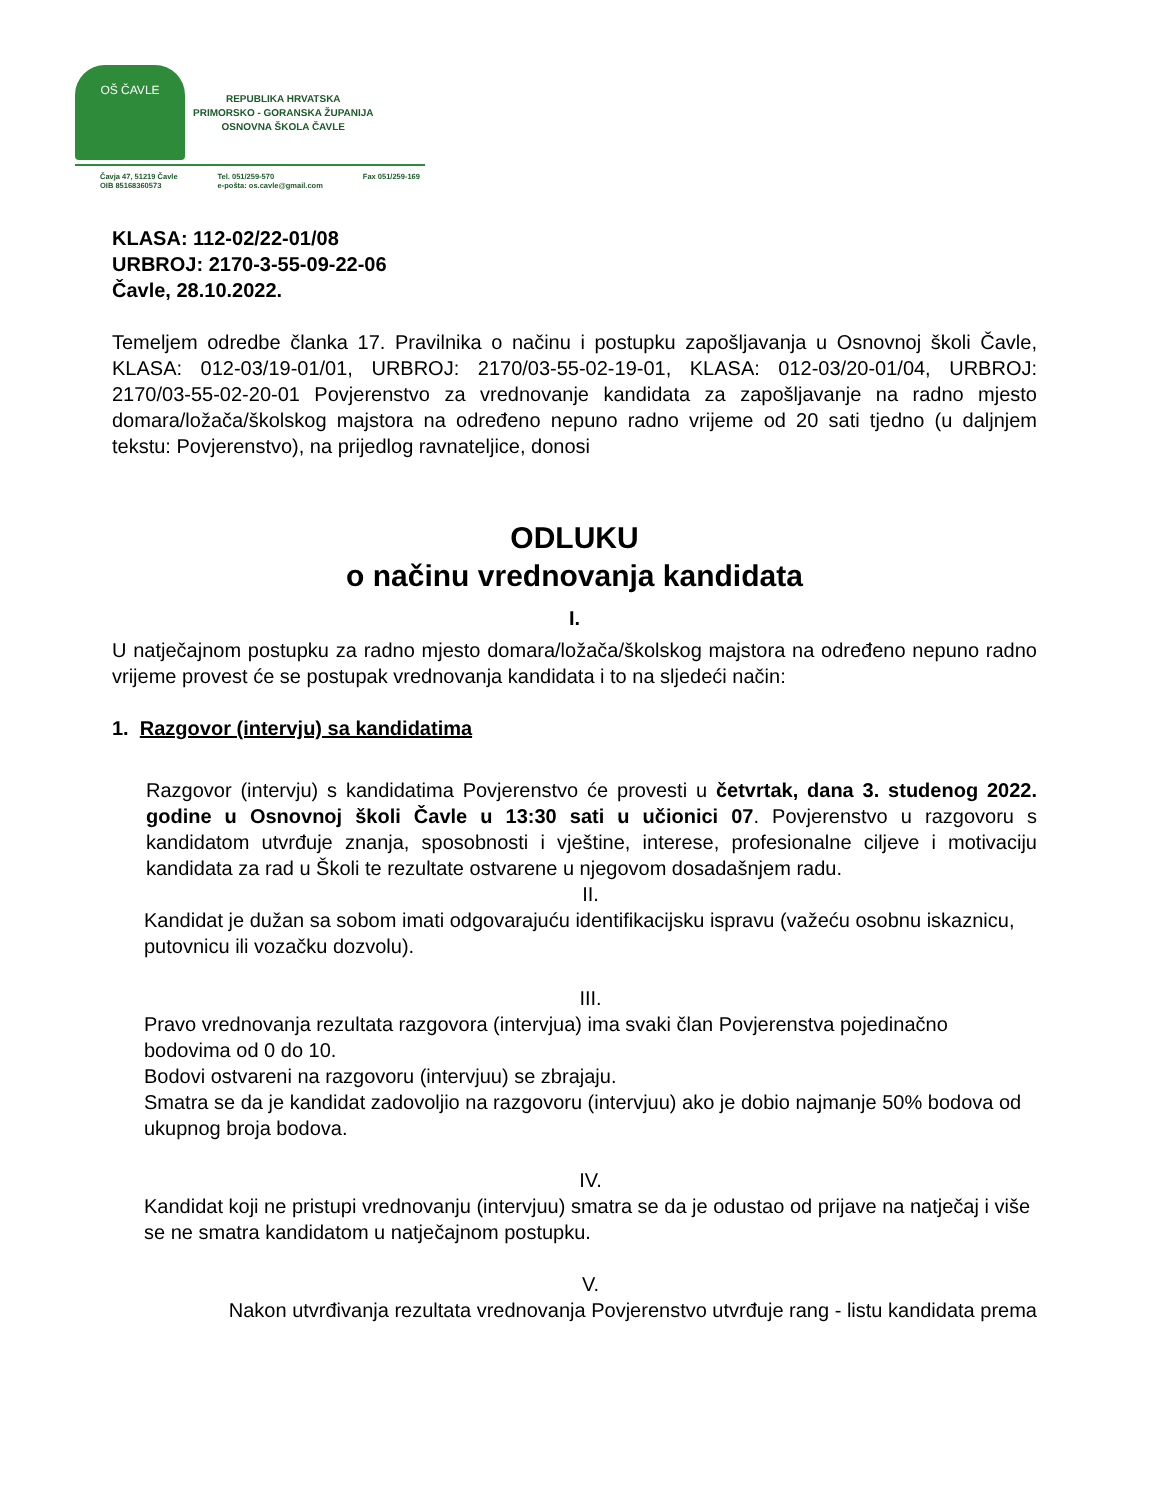OŠ ČAVLE
REPUBLIKA HRVATSKA
PRIMORSKO - GORANSKA ŽUPANIJA
OSNOVNA ŠKOLA ČAVLE
Čavja 47, 51219 Čavle
OIB 85168360573
Tel. 051/259-570
e-pošta: os.cavle@gmail.com
Fax 051/259-169
KLASA: 112-02/22-01/08
URBROJ: 2170-3-55-09-22-06
Čavle, 28.10.2022.
Temeljem odredbe članka 17. Pravilnika o načinu i postupku zapošljavanja u Osnovnoj školi Čavle, KLASA: 012-03/19-01/01, URBROJ: 2170/03-55-02-19-01, KLASA: 012-03/20-01/04, URBROJ: 2170/03-55-02-20-01 Povjerenstvo za vrednovanje kandidata za zapošljavanje na radno mjesto domara/ložača/školskog majstora na određeno nepuno radno vrijeme od 20 sati tjedno (u daljnjem tekstu: Povjerenstvo), na prijedlog ravnateljice, donosi
ODLUKU
o načinu vrednovanja kandidata
I.
U natječajnom postupku za radno mjesto domara/ložača/školskog majstora na određeno nepuno radno vrijeme provest će se postupak vrednovanja kandidata i to na sljedeći način:
1. Razgovor (intervju) sa kandidatima
Razgovor (intervju) s kandidatima Povjerenstvo će provesti u četvrtak, dana 3. studenog 2022. godine u Osnovnoj školi Čavle u 13:30 sati u učionici 07. Povjerenstvo u razgovoru s kandidatom utvrđuje znanja, sposobnosti i vještine, interese, profesionalne ciljeve i motivaciju kandidata za rad u Školi te rezultate ostvarene u njegovom dosadašnjem radu.
II.
Kandidat je dužan sa sobom imati odgovarajuću identifikacijsku ispravu (važeću osobnu iskaznicu, putovnicu ili vozačku dozvolu).
III.
Pravo vrednovanja rezultata razgovora (intervjua) ima svaki član Povjerenstva pojedinačno bodovima od 0 do 10.
Bodovi ostvareni na razgovoru (intervjuu) se zbrajaju.
Smatra se da je kandidat zadovoljio na razgovoru (intervjuu) ako je dobio najmanje 50% bodova od ukupnog broja bodova.
IV.
Kandidat koji ne pristupi vrednovanju (intervjuu) smatra se da je odustao od prijave na natječaj i više se ne smatra kandidatom u natječajnom postupku.
V.
Nakon utvrđivanja rezultata vrednovanja Povjerenstvo utvrđuje rang - listu kandidata prema